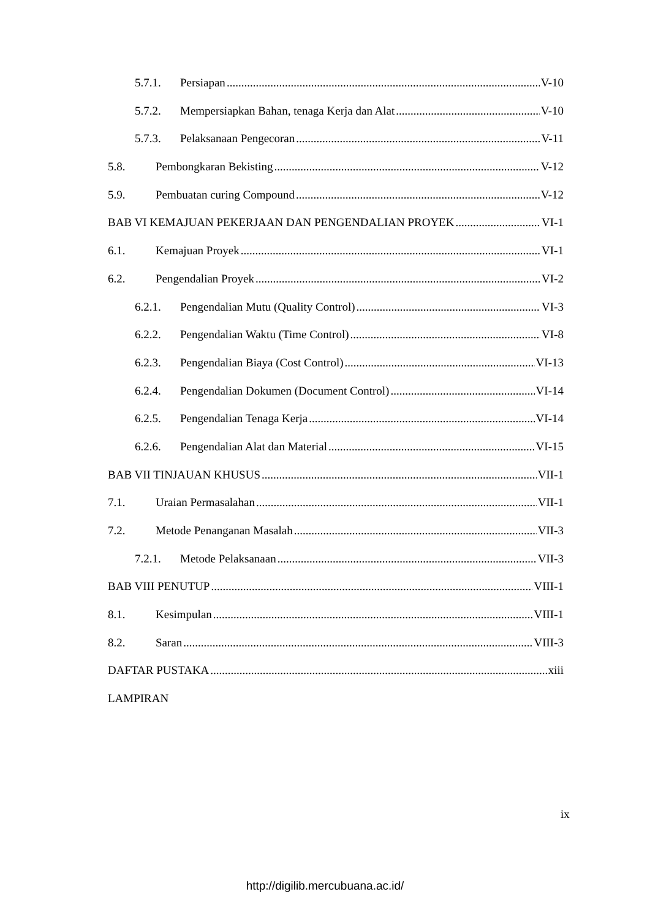5.7.1. Persiapan V-10
5.7.2. Mempersiapkan Bahan, tenaga Kerja dan Alat V-10
5.7.3. Pelaksanaan Pengecoran V-11
5.8. Pembongkaran Bekisting V-12
5.9. Pembuatan curing Compound V-12
BAB VI KEMAJUAN PEKERJAAN DAN PENGENDALIAN PROYEK VI-1
6.1. Kemajuan Proyek VI-1
6.2. Pengendalian Proyek VI-2
6.2.1. Pengendalian Mutu (Quality Control) VI-3
6.2.2. Pengendalian Waktu (Time Control) VI-8
6.2.3. Pengendalian Biaya (Cost Control) VI-13
6.2.4. Pengendalian Dokumen (Document Control) VI-14
6.2.5. Pengendalian Tenaga Kerja VI-14
6.2.6. Pengendalian Alat dan Material VI-15
BAB VII TINJAUAN KHUSUS VII-1
7.1. Uraian Permasalahan VII-1
7.2. Metode Penanganan Masalah VII-3
7.2.1. Metode Pelaksanaan VII-3
BAB VIII PENUTUP VIII-1
8.1. Kesimpulan VIII-1
8.2. Saran VIII-3
DAFTAR PUSTAKA xiii
LAMPIRAN
ix
http://digilib.mercubuana.ac.id/